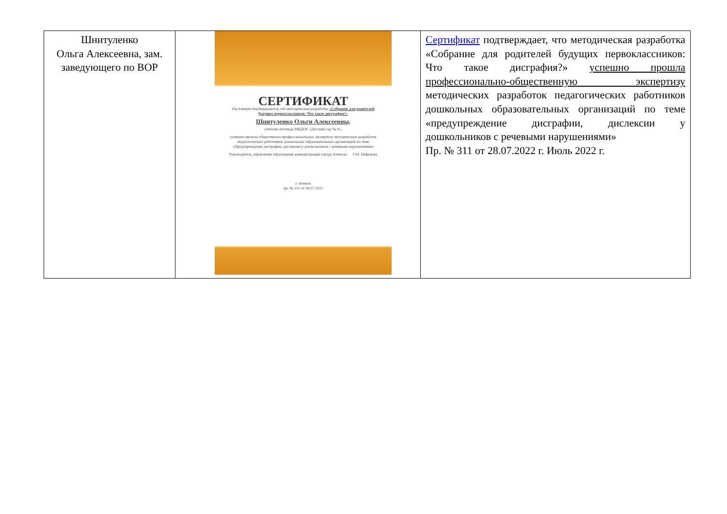| Шнитуленко Ольга Алексеевна, зам. заведующего по ВОР | СЕРТИФИКАТ Настоящим подтверждается, что методическая разработка «Собрание для родителей будущих первоклассников: Что такое дисграфия?» Шнитуленко Ольги Алексеевны, учителя-логопеда МБДОУ «Детский сад № 9», успешно прошла общественно-профессиональную экспертизу методических разработок педагогических работников дошкольных образовательных организаций по теме «Предупреждение дисграфии, дислексии у дошкольников с речевыми нарушениями» Руководитель управления образования администрации города Ачинска Г.М. Нефедова г. Ачинск пр. № 311 от 28.07.2022 | Сертификат подтверждает, что методическая разработка «Собрание для родителей будущих первоклассников: Что такое дисграфия?» успешно прошла профессионально-общественную экспертизу методических разработок педагогических работников дошкольных образовательных организаций по теме «предупреждение дисграфии, дислексии у дошкольников с речевыми нарушениями» Пр. № 311 от 28.07.2022 г. Июль 2022 г. |